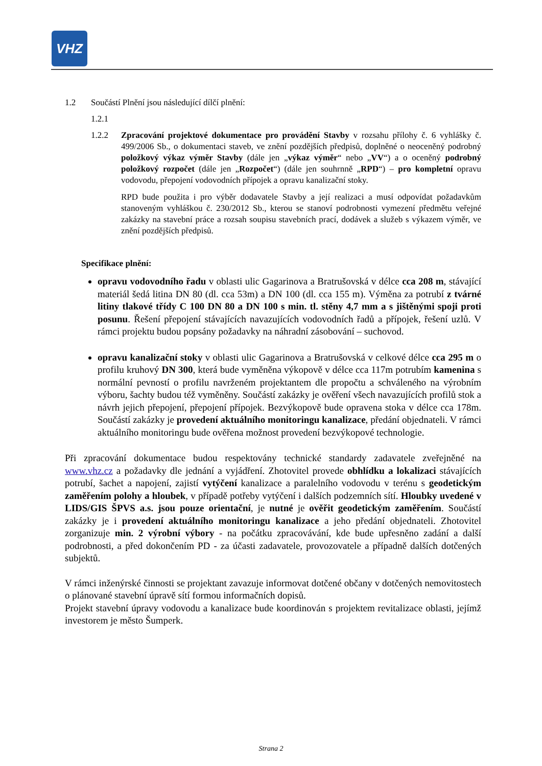VHZ
1.2 Součástí Plnění jsou následující dílčí plnění:
1.2.1
1.2.2 Zpracování projektové dokumentace pro provádění Stavby v rozsahu přílohy č. 6 vyhlášky č. 499/2006 Sb., o dokumentaci staveb, ve znění pozdějších předpisů, doplněné o neoceněný podrobný položkový výkaz výměr Stavby (dále jen „výkaz výměr“ nebo „VV“) a o oceněný podrobný položkový rozpočet (dále jen „Rozpočet“) (dále jen souhrnně „RPD“) – pro kompletní opravu vodovodu, přepojení vodovodních přípojek a opravu kanalizační stoky.
RPD bude použita i pro výběr dodavatele Stavby a její realizaci a musí odpovídat požadavkům stanoveným vyhláškou č. 230/2012 Sb., kterou se stanoví podrobnosti vymezení předmětu veřejné zakázky na stavební práce a rozsah soupisu stavebních prací, dodávek a služeb s výkazem výměr, ve znění pozdějších předpisů.
Specifikace plnění:
opravu vodovodního řadu v oblasti ulic Gagarinova a Bratrušovská v délce cca 208 m, stávající materiál šedá litina DN 80 (dl. cca 53m) a DN 100 (dl. cca 155 m). Výměna za potrubí z tvárné litiny tlakové třídy C 100 DN 80 a DN 100 s min. tl. stěny 4,7 mm a s jištěnými spoji proti posunu. Řešení přepojení stávajících navazujících vodovodních řadů a přípojek, řešení uzlů. V rámci projektu budou popsány požadavky na náhradní zásobování – suchovod.
opravu kanalizační stoky v oblasti ulic Gagarinova a Bratrušovská v celkové délce cca 295 m o profilu kruhový DN 300, která bude vyměněna výkopově v délce cca 117m potrubím kamenina s normální pevností o profilu navrženém projektantem dle propočtu a schváleného na výrobním výboru, šachty budou též vyměněny. Součástí zakázky je ověření všech navazujících profilů stok a návrh jejich přepojení, přepojení přípojek. Bezvýkopově bude opravena stoka v délce cca 178m. Součástí zakázky je provedení aktuálního monitoringu kanalizace, předání objednateli. V rámci aktuálního monitoringu bude ověřena možnost provedení bezvýkopové technologie.
Při zpracování dokumentace budou respektovány technické standardy zadavatele zveřejněné na www.vhz.cz a požadavky dle jednání a vyjádření. Zhotovitel provede obhlídku a lokalizaci stávajících potrubí, šachet a napojení, zajistí vytýčení kanalizace a paralelního vodovodu v terénu s geodetickým zaměřením polohy a hloubek, v případě potřeby vytýčení i dalších podzemních sítí. Hloubky uvedené v LIDS/GIS ŠPVS a.s. jsou pouze orientační, je nutné je ověřit geodetickým zaměřením. Součástí zakázky je i provedení aktuálního monitoringu kanalizace a jeho předání objednateli. Zhotovitel zorganizuje min. 2 výrobní výbory - na počátku zpracovávání, kde bude upřesněno zadání a další podrobnosti, a před dokončením PD - za účasti zadavatele, provozovatele a případně dalších dotčených subjektů.
V rámci inženýrské činnosti se projektant zavazuje informovat dotčené občany v dotčených nemovitostech o plánované stavební úpravě sítí formou informačních dopisů.
Projekt stavební úpravy vodovodu a kanalizace bude koordinován s projektem revitalizace oblasti, jejímž investorem je město Šumperk.
Strana 2